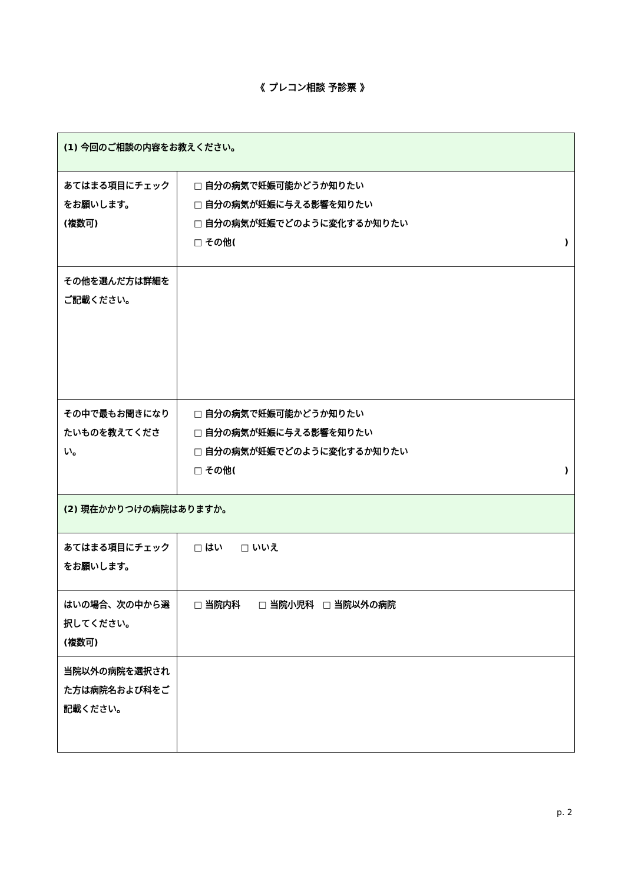《 プレコン相談 予診票 》
| (1) 今回のご相談の内容をお教えください。 | |
| あてはまる項目にチェックをお願いします。 (複数可) | □ 自分の病気で妊娠可能かどうか知りたい □ 自分の病気が妊娠に与える影響を知りたい □ 自分の病気が妊娠でどのように変化するか知りたい □ その他( ) |
| その他を選んだ方は詳細をご記載ください。 | |
| その中で最もお聞きになりたいものを教えてください。 | □ 自分の病気で妊娠可能かどうか知りたい □ 自分の病気が妊娠に与える影響を知りたい □ 自分の病気が妊娠でどのように変化するか知りたい □ その他( ) |
| (2) 現在かかりつけの病院はありますか。 | |
| あてはまる項目にチェックをお願いします。 | □ はい □ いいえ |
| はいの場合、次の中から選択してください。 (複数可) | □ 当院内科 □ 当院小児科 □ 当院以外の病院 |
| 当院以外の病院を選択された方は病院名および科をご記載ください。 | |
p. 2